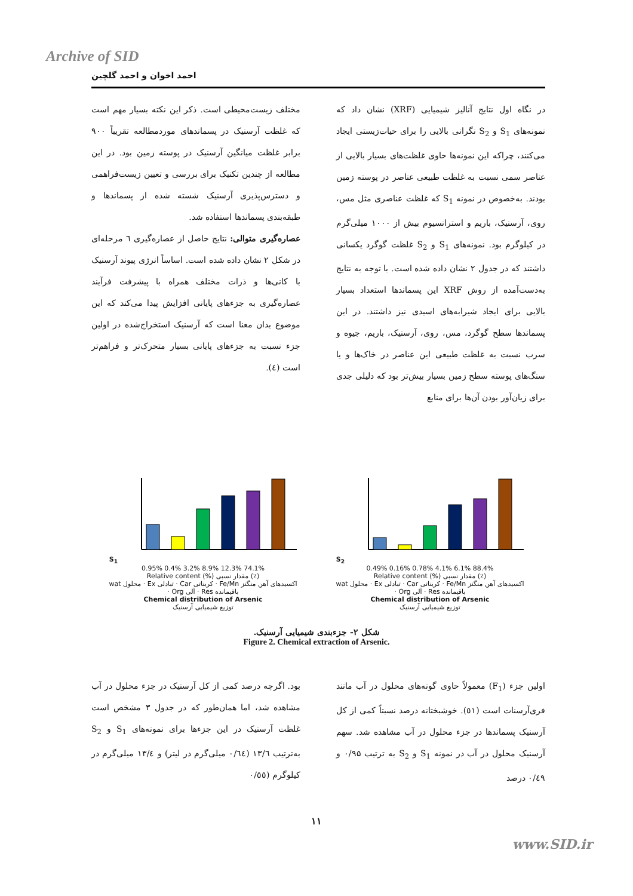Archive of SID
احمد اخوان و احمد گلچین
در نگاه اول نتایج آنالیز شیمیایی (XRF) نشان داد که نمونه‌های S<sub>1</sub> و S<sub>2</sub> نگرانی بالایی را برای حیات‌زیستی ایجاد می‌کنند، چراکه این نمونه‌ها حاوی غلظت‌های بسیار بالایی از عناصر سمی نسبت به غلظت طبیعی عناصر در پوسته زمین بودند. به‌خصوص در نمونه S<sub>1</sub> که غلظت عناصری مثل مس، روی، آرسنیک، باریم و استرانسیوم بیش از ۱۰۰۰ میلی‌گرم در کیلوگرم بود. نمونه‌های S<sub>1</sub> و S<sub>2</sub> غلظت گوگرد یکسانی داشتند که در جدول ۲ نشان داده شده است. با توجه به نتایج به‌دست‌آمده از روش XRF این پسماندها استعداد بسیار بالایی برای ایجاد شیرابه‌های اسیدی نیز داشتند. در این پسماندها سطح گوگرد، مس، روی، آرسنیک، باریم، جیوه و سرب نسبت به غلظت طبیعی این عناصر در خاک‌ها و یا سنگ‌های پوسته سطح زمین بسیار بیش‌تر بود که دلیلی جدی برای زیان‌آور بودن آن‌ها برای منابع
مختلف زیست‌محیطی است. ذکر این نکته بسیار مهم است که غلظت آرسنیک در پسماندهای موردمطالعه تقریباً ۹۰۰ برابر غلظت میانگین آرسنیک در پوسته زمین بود. در این مطالعه از چندین تکنیک برای بررسی و تعیین زیست‌فراهمی و دسترس‌پذیری آرسنیک شسته شده از پسماندها و طبقه‌بندی پسماندها استفاده شد.
عصاره‌گیری متوالی: نتایج حاصل از عصاره‌گیری ٦ مرحله‌ای در شکل ۲ نشان داده شده است. اساساً انرژی پیوند آرسنیک با کانی‌ها و ذرات مختلف همراه با پیشرفت فرآیند عصاره‌گیری به جزءهای پایانی افزایش پیدا می‌کند که این موضوع بدان معنا است که آرسنیک استخراج‌شده در اولین جزء نسبت به جزءهای پایانی بسیار متحرک‌تر و فراهم‌تر است (٤).
S<sub>2</sub>
0.49% 0.16% 0.78% 4.1% 6.1% 88.4%
Relative content (%) مقدار نسبی (٪)
wat محلول · Ex تبادلی · Car کربناتی · Fe/Mn اکسیدهای آهن منگنز · Org آلی · Res باقیمانده
Chemical distribution of Arsenic
توزیع شیمیایی آرسنیک
S<sub>1</sub>
0.95% 0.4% 3.2% 8.9% 12.3% 74.1%
Relative content (%) مقدار نسبی (٪)
wat محلول · Ex تبادلی · Car کربناتی · Fe/Mn اکسیدهای آهن منگنز · Org آلی · Res باقیمانده
Chemical distribution of Arsenic
توزیع شیمیایی آرسنیک
شکل ۲- جزءبندی شیمیایی آرسنیک.
Figure 2. Chemical extraction of Arsenic.
اولین جزء (F<sub>1</sub>) معمولاً حاوی گونه‌های محلول در آب مانند فری‌آرسنات است (٥١). خوشبختانه درصد نسبتاً کمی از کل آرسنیک پسماندها در جزء محلول در آب مشاهده شد. سهم آرسنیک محلول در آب در نمونه S<sub>1</sub> و S<sub>2</sub> به ترتیب ۰/۹۵ و ۰/٤۹ درصد
بود. اگرچه درصد کمی از کل آرسنیک در جزء محلول در آب مشاهده شد، اما همان‌طور که در جدول ۳ مشخص است غلظت آرسنیک در این جزءها برای نمونه‌های S<sub>1</sub> و S<sub>2</sub> به‌ترتیب ۱۳/٦ (۰/٦٤ میلی‌گرم در لیتر) و ۱۳/٤ میلی‌گرم در کیلوگرم (۰/٥٥
۱۱
www.SID.ir